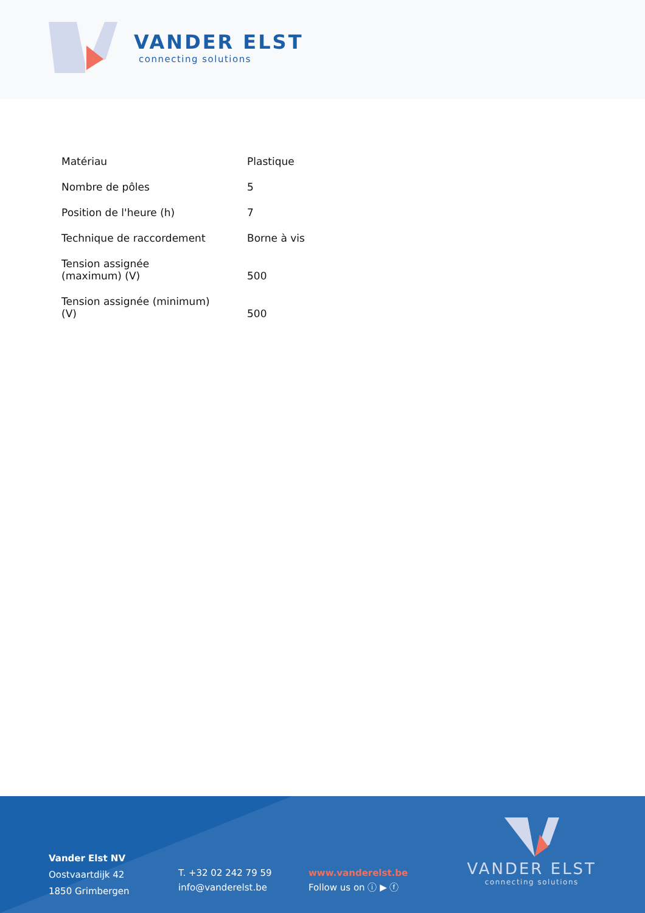VANDER ELST
connecting solutions
| Matériau | Plastique |
| Nombre de pôles | 5 |
| Position de l'heure (h) | 7 |
| Technique de raccordement | Borne à vis |
| Tension assignée (maximum) (V) | 500 |
| Tension assignée (minimum) (V) | 500 |
Vander Elst NV
Oostvaartdijk 42
1850 Grimbergen
T. +32 02 242 79 59
info@vanderelst.be
www.vanderelst.be
Follow us on ⓘ ▶ ⓕ
VANDER ELST
connecting solutions